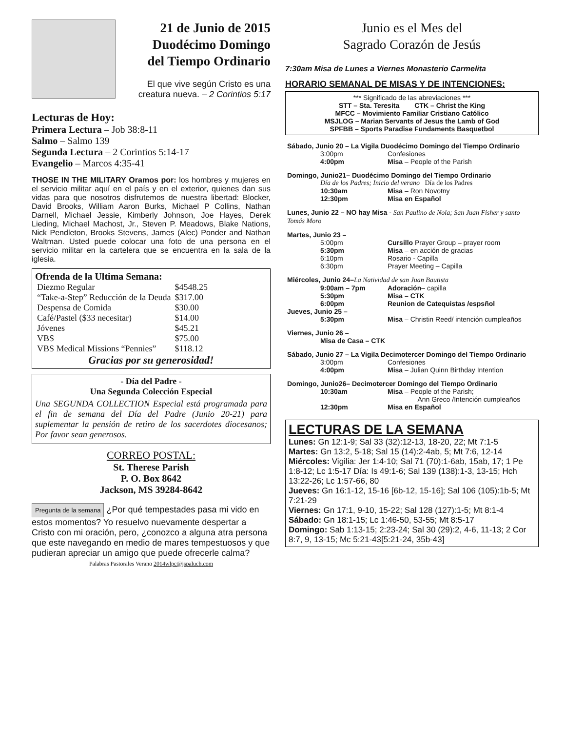21 de Junio de 2015
Duodécimo Domingo
del Tiempo Ordinario
El que vive según Cristo es una creatura nueva. – 2 Corintios 5:17
Lecturas de Hoy:
Primera Lectura – Job 38:8-11
Salmo – Salmo 139
Segunda Lectura – 2 Corintios 5:14-17
Evangelio – Marcos 4:35-41
THOSE IN THE MILITARY Oramos por: los hombres y mujeres en el servicio militar aquí en el país y en el exterior, quienes dan sus vidas para que nosotros disfrutemos de nuestra libertad: Blocker, David Brooks, William Aaron Burks, Michael P Collins, Nathan Darnell, Michael Jessie, Kimberly Johnson, Joe Hayes, Derek Lieding, Michael Machost, Jr., Steven P. Meadows, Blake Nations, Nick Pendleton, Brooks Stevens, James (Alec) Ponder and Nathan Waltman. Usted puede colocar una foto de una persona en el servicio militar en la cartelera que se encuentra en la sala de la iglesia.
Ofrenda de la Ultima Semana:
| Diezmo Regular | $4548.25 |
| “Take-a-Step” Reducción de la Deuda | $317.00 |
| Despensa de Comida | $30.00 |
| Café/Pastel ($33 necesitar) | $14.00 |
| Jóvenes | $45.21 |
| VBS | $75.00 |
| VBS Medical Missions “Pennies” | $118.12 |
Gracias por su generosidad!
- Día del Padre -
Una Segunda Colección Especial
Una SEGUNDA COLLECTION Especial está programada para el fin de semana del Día del Padre (Junio 20-21) para suplementar la pensión de retiro de los sacerdotes diocesanos; Por favor sean generosos.
CORREO POSTAL:
St. Therese Parish
P. O. Box 8642
Jackson, MS 39284-8642
Pregunta de la semana ¿Por qué tempestades pasa mi vido en estos momentos? Yo resuelvo nuevamente despertar a Cristo con mi oración, pero, ¿conozco a alguna atra persona que este navegando en medio de mares tempestuosos y que pudieran apreciar un amigo que puede ofrecerle calma?
Palabras Pastorales Verano 2014wlpc@jspaluch.com
Junio es el Mes del
Sagrado Corazón de Jesús
7:30am Misa de Lunes a Viernes Monasterio Carmelita
HORARIO SEMANAL DE MISAS Y DE INTENCIONES:
*** Significado de las abreviaciones ***
STT – Sta. Teresita CTK – Christ the King
MFCC – Movimiento Familiar Cristiano Católico
MSJLOG – Marian Servants of Jesus the Lamb of God
SPFBB – Sports Paradise Fundaments Basquetbol
| Sábado, Junio 20 – La Vigila Duodécimo Domingo del Tiempo Ordinario | | |
| | 3:00pm | Confesiones |
| | 4:00pm | Misa – People of the Parish |
| Domingo, Junio21– Duodécimo Domingo del Tiempo Ordinario | | |
| | Día de los Padres; Inicio del verano Día de los Padres | |
| | 10:30am | Misa – Ron Novotny |
| | 12:30pm | Misa en Español |
| Lunes, Junio 22 – NO hay Misa - San Paulino de Nola; San Juan Fisher y santo Tomás Moro | | |
| Martes, Junio 23 – | | |
| | 5:00pm | Cursillo Prayer Group – prayer room |
| | 5:30pm | Misa – en acción de gracias |
| | 6:10pm | Rosario - Capilla |
| | 6:30pm | Prayer Meeting – Capilla |
| Miércoles, Junio 24– La Natividad de san Juan Bautista | | |
| | 9:00am – 7pm | Adoración – capilla |
| | 5:30pm | Misa – CTK |
| | 6:00pm | Reunion de Catequistas /espsñol |
| Jueves, Junio 25 – | | |
| | 5:30pm | Misa – Christin Reed/ intención cumpleaños |
| Viernes, Junio 26 – | | |
| | Misa de Casa – CTK | |
| Sábado, Junio 27 – La Vigila Decimotercer Domingo del Tiempo Ordinario | | |
| | 3:00pm | Confesiones |
| | 4:00pm | Misa – Julian Quinn Birthday Intention |
| Domingo, Junio26– Decimotercer Domingo del Tiempo Ordinario | | |
| | 10:30am | Misa – People of the Parish; Ann Greco /Intención cumpleaños |
| | 12:30pm | Misa en Español |
LECTURAS DE LA SEMANA
Lunes: Gn 12:1-9; Sal 33 (32):12-13, 18-20, 22; Mt 7:1-5
Martes: Gn 13:2, 5-18; Sal 15 (14):2-4ab, 5; Mt 7:6, 12-14
Miércoles: Vigilia: Jer 1:4-10; Sal 71 (70):1-6ab, 15ab, 17; 1 Pe 1:8-12; Lc 1:5-17 Día: Is 49:1-6; Sal 139 (138):1-3, 13-15; Hch 13:22-26; Lc 1:57-66, 80
Jueves: Gn 16:1-12, 15-16 [6b-12, 15-16]; Sal 106 (105):1b-5; Mt 7:21-29
Viernes: Gn 17:1, 9-10, 15-22; Sal 128 (127):1-5; Mt 8:1-4
Sábado: Gn 18:1-15; Lc 1:46-50, 53-55; Mt 8:5-17
Domingo: Sab 1:13-15; 2:23-24; Sal 30 (29):2, 4-6, 11-13; 2 Cor 8:7, 9, 13-15; Mc 5:21-43[5:21-24, 35b-43]